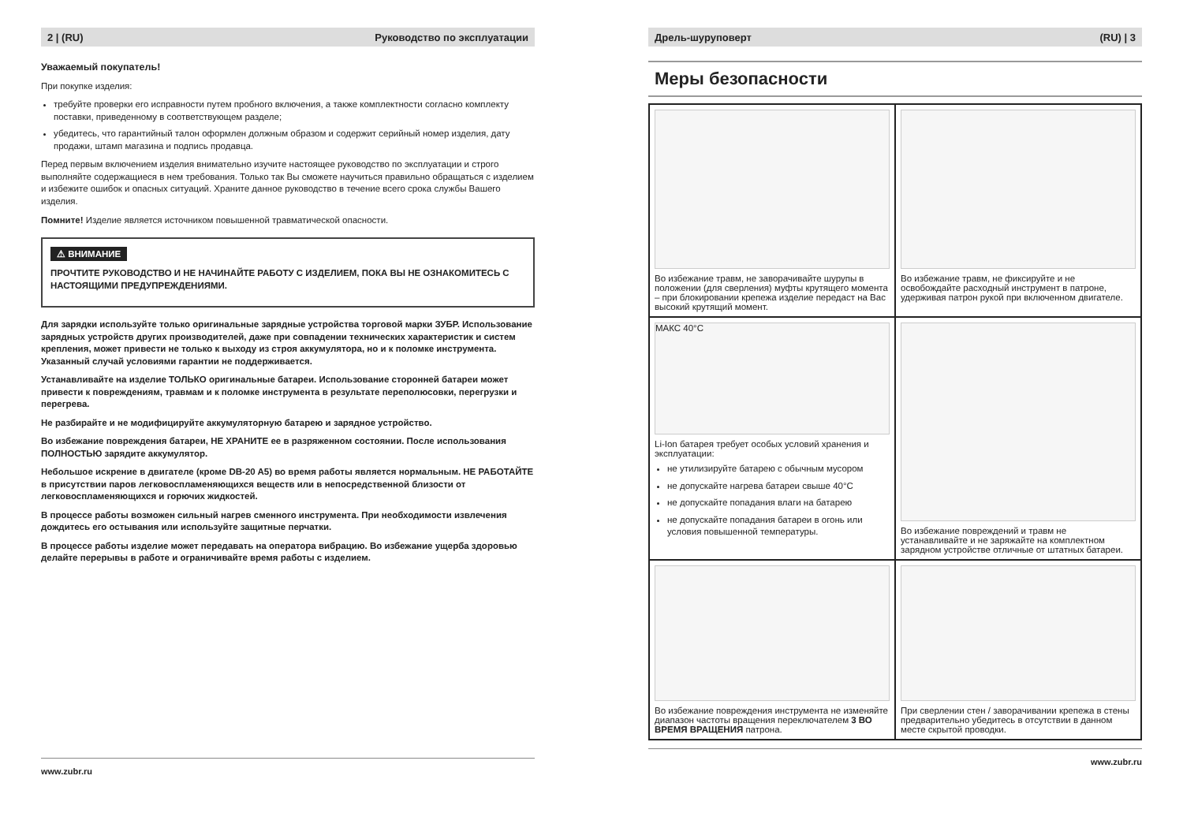2 | (RU) Руководство по эксплуатации
Уважаемый покупатель!
При покупке изделия:
требуйте проверки его исправности путем пробного включения, а также комплектности согласно комплекту поставки, приведенному в соответствующем разделе;
убедитесь, что гарантийный талон оформлен должным образом и содержит серийный номер изделия, дату продажи, штамп магазина и подпись продавца.
Перед первым включением изделия внимательно изучите настоящее руководство по эксплуатации и строго выполняйте содержащиеся в нем требования. Только так Вы сможете научиться правильно обращаться с изделием и избежите ошибок и опасных ситуаций. Храните данное руководство в течение всего срока службы Вашего изделия.
Помните! Изделие является источником повышенной травматической опасности.
⚠ ВНИМАНИЕ
ПРОЧТИТЕ РУКОВОДСТВО И НЕ НАЧИНАЙТЕ РАБОТУ С ИЗДЕЛИЕМ, ПОКА ВЫ НЕ ОЗНАКОМИТЕСЬ С НАСТОЯЩИМИ ПРЕДУПРЕЖДЕНИЯМИ.
Для зарядки используйте только оригинальные зарядные устройства торговой марки ЗУБР. Использование зарядных устройств других производителей, даже при совпадении технических характеристик и систем крепления, может привести не только к выходу из строя аккумулятора, но и к поломке инструмента. Указанный случай условиями гарантии не поддерживается.
Устанавливайте на изделие ТОЛЬКО оригинальные батареи. Использование сторонней батареи может привести к повреждениям, травмам и к поломке инструмента в результате переполюсовки, перегрузки и перегрева.
Не разбирайте и не модифицируйте аккумуляторную батарею и зарядное устройство.
Во избежание повреждения батареи, НЕ ХРАНИТЕ ее в разряженном состоянии. После использования ПОЛНОСТЬЮ зарядите аккумулятор.
Небольшое искрение в двигателе (кроме DB-20 A5) во время работы является нормальным. НЕ РАБОТАЙТЕ в присутствии паров легковоспламеняющихся веществ или в непосредственной близости от легковоспламеняющихся и горючих жидкостей.
В процессе работы возможен сильный нагрев сменного инструмента. При необходимости извлечения дождитесь его остывания или используйте защитные перчатки.
В процессе работы изделие может передавать на оператора вибрацию. Во избежание ущерба здоровью делайте перерывы в работе и ограничивайте время работы с изделием.
www.zubr.ru
Дрель-шуруповерт (RU) | 3
Меры безопасности
Во избежание травм, не заворачивайте шурупы в положении (для сверления) муфты крутящего момента – при блокировании крепежа изделие передаст на Вас высокий крутящий момент.
Во избежание травм, не фиксируйте и не освобождайте расходный инструмент в патроне, удерживая патрон рукой при включенном двигателе.
МАКС 40°C
Li-Ion батарея требует особых условий хранения и эксплуатации:
не утилизируйте батарею с обычным мусором
не допускайте нагрева батареи свыше 40°C
не допускайте попадания влаги на батарею
не допускайте попадания батареи в огонь или условия повышенной температуры.
Во избежание повреждений и травм не устанавливайте и не заряжайте на комплектном зарядном устройстве отличные от штатных батареи.
Во избежание повреждения инструмента не изменяйте диапазон частоты вращения переключателем 3 ВО ВРЕМЯ ВРАЩЕНИЯ патрона.
При сверлении стен / заворачивании крепежа в стены предварительно убедитесь в отсутствии в данном месте скрытой проводки.
www.zubr.ru